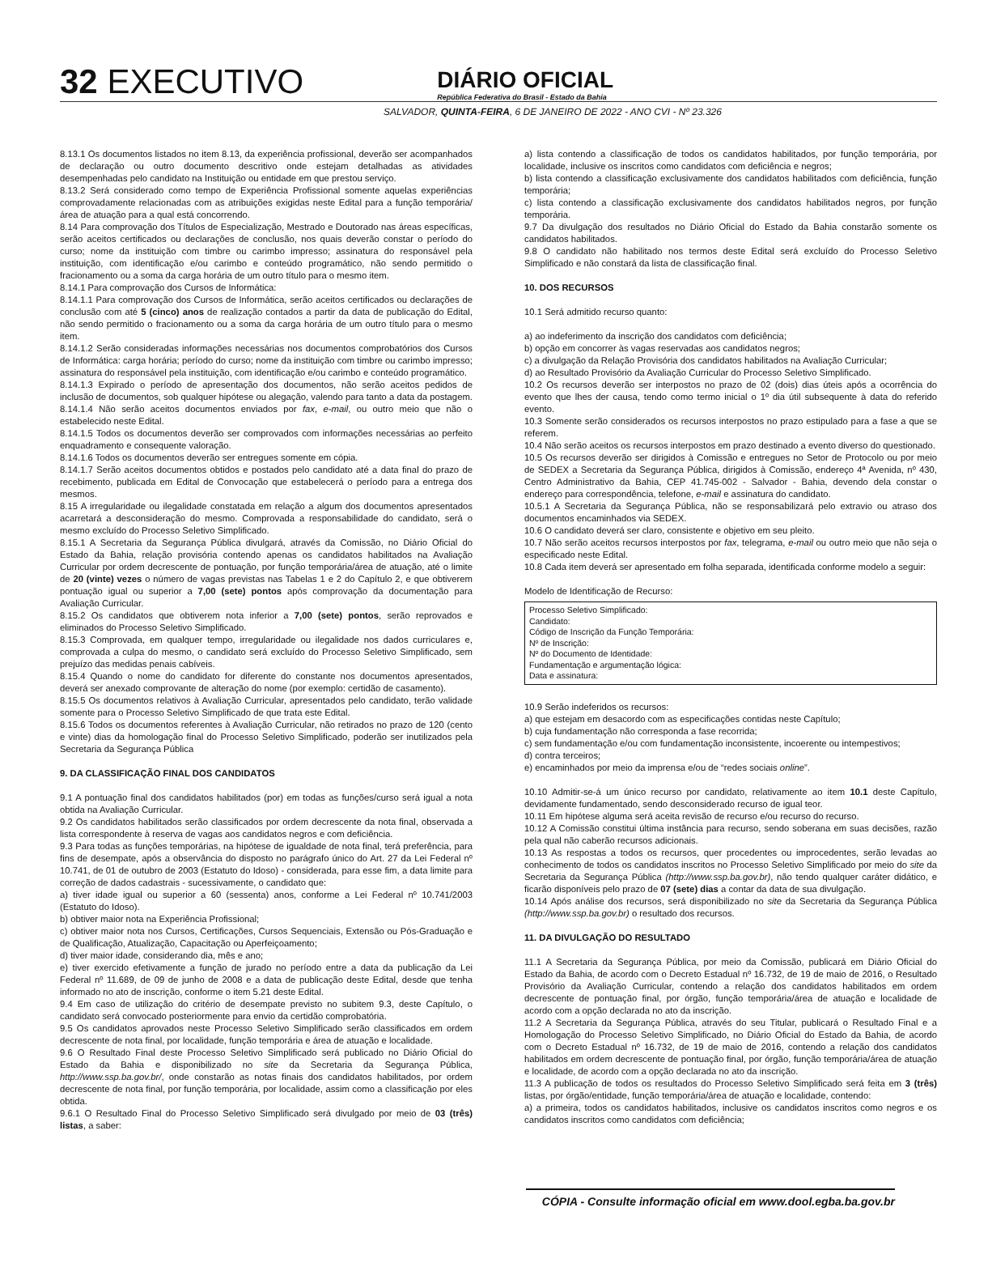32 EXECUTIVO
DIÁRIO OFICIAL
República Federativa do Brasil - Estado da Bahia
SALVADOR, QUINTA-FEIRA, 6 DE JANEIRO DE 2022 - ANO CVI - Nº 23.326
8.13.1 Os documentos listados no item 8.13, da experiência profissional, deverão ser acompanhados de declaração ou outro documento descritivo onde estejam detalhadas as atividades desempenhadas pelo candidato na Instituição ou entidade em que prestou serviço.
8.13.2 Será considerado como tempo de Experiência Profissional somente aquelas experiências comprovadamente relacionadas com as atribuições exigidas neste Edital para a função temporária/área de atuação para a qual está concorrendo.
8.14 Para comprovação dos Títulos de Especialização, Mestrado e Doutorado nas áreas específicas, serão aceitos certificados ou declarações de conclusão, nos quais deverão constar o período do curso; nome da instituição com timbre ou carimbo impresso; assinatura do responsável pela instituição, com identificação e/ou carimbo e conteúdo programático, não sendo permitido o fracionamento ou a soma da carga horária de um outro título para o mesmo item.
8.14.1 Para comprovação dos Cursos de Informática:
8.14.1.1 Para comprovação dos Cursos de Informática, serão aceitos certificados ou declarações de conclusão com até 5 (cinco) anos de realização contados a partir da data de publicação do Edital, não sendo permitido o fracionamento ou a soma da carga horária de um outro título para o mesmo item.
8.14.1.2 Serão consideradas informações necessárias nos documentos comprobatórios dos Cursos de Informática: carga horária; período do curso; nome da instituição com timbre ou carimbo impresso; assinatura do responsável pela instituição, com identificação e/ou carimbo e conteúdo programático.
8.14.1.3 Expirado o período de apresentação dos documentos, não serão aceitos pedidos de inclusão de documentos, sob qualquer hipótese ou alegação, valendo para tanto a data da postagem.
8.14.1.4 Não serão aceitos documentos enviados por fax, e-mail, ou outro meio que não o estabelecido neste Edital.
8.14.1.5 Todos os documentos deverão ser comprovados com informações necessárias ao perfeito enquadramento e consequente valoração.
8.14.1.6 Todos os documentos deverão ser entregues somente em cópia.
8.14.1.7 Serão aceitos documentos obtidos e postados pelo candidato até a data final do prazo de recebimento, publicada em Edital de Convocação que estabelecerá o período para a entrega dos mesmos.
8.15 A irregularidade ou ilegalidade constatada em relação a algum dos documentos apresentados acarretará a desconsideração do mesmo. Comprovada a responsabilidade do candidato, será o mesmo excluído do Processo Seletivo Simplificado.
8.15.1 A Secretaria da Segurança Pública divulgará, através da Comissão, no Diário Oficial do Estado da Bahia, relação provisória contendo apenas os candidatos habilitados na Avaliação Curricular por ordem decrescente de pontuação, por função temporária/área de atuação, até o limite de 20 (vinte) vezes o número de vagas previstas nas Tabelas 1 e 2 do Capítulo 2, e que obtiverem pontuação igual ou superior a 7,00 (sete) pontos após comprovação da documentação para Avaliação Curricular.
8.15.2 Os candidatos que obtiverem nota inferior a 7,00 (sete) pontos, serão reprovados e eliminados do Processo Seletivo Simplificado.
8.15.3 Comprovada, em qualquer tempo, irregularidade ou ilegalidade nos dados curriculares e, comprovada a culpa do mesmo, o candidato será excluído do Processo Seletivo Simplificado, sem prejuízo das medidas penais cabíveis.
8.15.4 Quando o nome do candidato for diferente do constante nos documentos apresentados, deverá ser anexado comprovante de alteração do nome (por exemplo: certidão de casamento).
8.15.5 Os documentos relativos à Avaliação Curricular, apresentados pelo candidato, terão validade somente para o Processo Seletivo Simplificado de que trata este Edital.
8.15.6 Todos os documentos referentes à Avaliação Curricular, não retirados no prazo de 120 (cento e vinte) dias da homologação final do Processo Seletivo Simplificado, poderão ser inutilizados pela Secretaria da Segurança Pública
9. DA CLASSIFICAÇÃO FINAL DOS CANDIDATOS
9.1 A pontuação final dos candidatos habilitados (por) em todas as funções/curso será igual a nota obtida na Avaliação Curricular.
9.2 Os candidatos habilitados serão classificados por ordem decrescente da nota final, observada a lista correspondente à reserva de vagas aos candidatos negros e com deficiência.
9.3 Para todas as funções temporárias, na hipótese de igualdade de nota final, terá preferência, para fins de desempate, após a observância do disposto no parágrafo único do Art. 27 da Lei Federal nº 10.741, de 01 de outubro de 2003 (Estatuto do Idoso) - considerada, para esse fim, a data limite para correção de dados cadastrais - sucessivamente, o candidato que:
a) tiver idade igual ou superior a 60 (sessenta) anos, conforme a Lei Federal nº 10.741/2003 (Estatuto do Idoso).
b) obtiver maior nota na Experiência Profissional;
c) obtiver maior nota nos Cursos, Certificações, Cursos Sequenciais, Extensão ou Pós-Graduação e de Qualificação, Atualização, Capacitação ou Aperfeiçoamento;
d) tiver maior idade, considerando dia, mês e ano;
e) tiver exercido efetivamente a função de jurado no período entre a data da publicação da Lei Federal nº 11.689, de 09 de junho de 2008 e a data de publicação deste Edital, desde que tenha informado no ato de inscrição, conforme o item 5.21 deste Edital.
9.4 Em caso de utilização do critério de desempate previsto no subitem 9.3, deste Capítulo, o candidato será convocado posteriormente para envio da certidão comprobatória.
9.5 Os candidatos aprovados neste Processo Seletivo Simplificado serão classificados em ordem decrescente de nota final, por localidade, função temporária e área de atuação e localidade.
9.6 O Resultado Final deste Processo Seletivo Simplificado será publicado no Diário Oficial do Estado da Bahia e disponibilizado no site da Secretaria da Segurança Pública, http://www.ssp.ba.gov.br/, onde constarão as notas finais dos candidatos habilitados, por ordem decrescente de nota final, por função temporária, por localidade, assim como a classificação por eles obtida.
9.6.1 O Resultado Final do Processo Seletivo Simplificado será divulgado por meio de 03 (três) listas, a saber:
a) lista contendo a classificação de todos os candidatos habilitados, por função temporária, por localidade, inclusive os inscritos como candidatos com deficiência e negros;
b) lista contendo a classificação exclusivamente dos candidatos habilitados com deficiência, função temporária;
c) lista contendo a classificação exclusivamente dos candidatos habilitados negros, por função temporária.
9.7 Da divulgação dos resultados no Diário Oficial do Estado da Bahia constarão somente os candidatos habilitados.
9.8 O candidato não habilitado nos termos deste Edital será excluído do Processo Seletivo Simplificado e não constará da lista de classificação final.
10. DOS RECURSOS
10.1 Será admitido recurso quanto:
a) ao indeferimento da inscrição dos candidatos com deficiência;
b) opção em concorrer às vagas reservadas aos candidatos negros;
c) a divulgação da Relação Provisória dos candidatos habilitados na Avaliação Curricular;
d) ao Resultado Provisório da Avaliação Curricular do Processo Seletivo Simplificado.
10.2 Os recursos deverão ser interpostos no prazo de 02 (dois) dias úteis após a ocorrência do evento que lhes der causa, tendo como termo inicial o 1º dia útil subsequente à data do referido evento.
10.3 Somente serão considerados os recursos interpostos no prazo estipulado para a fase a que se referem.
10.4 Não serão aceitos os recursos interpostos em prazo destinado a evento diverso do questionado.
10.5 Os recursos deverão ser dirigidos à Comissão e entregues no Setor de Protocolo ou por meio de SEDEX a Secretaria da Segurança Pública, dirigidos à Comissão, endereço 4ª Avenida, nº 430, Centro Administrativo da Bahia, CEP 41.745-002 - Salvador - Bahia, devendo dela constar o endereço para correspondência, telefone, e-mail e assinatura do candidato.
10.5.1 A Secretaria da Segurança Pública, não se responsabilizará pelo extravio ou atraso dos documentos encaminhados via SEDEX.
10.6 O candidato deverá ser claro, consistente e objetivo em seu pleito.
10.7 Não serão aceitos recursos interpostos por fax, telegrama, e-mail ou outro meio que não seja o especificado neste Edital.
10.8 Cada item deverá ser apresentado em folha separada, identificada conforme modelo a seguir:
Modelo de Identificação de Recurso:
Processo Seletivo Simplificado:
Candidato:
Código de Inscrição da Função Temporária:
Nº de Inscrição:
Nº do Documento de Identidade:
Fundamentação e argumentação lógica:
Data e assinatura:
10.9 Serão indeferidos os recursos:
a) que estejam em desacordo com as especificações contidas neste Capítulo;
b) cuja fundamentação não corresponda a fase recorrida;
c) sem fundamentação e/ou com fundamentação inconsistente, incoerente ou intempestivos;
d) contra terceiros;
e) encaminhados por meio da imprensa e/ou de “redes sociais online”.
10.10 Admitir-se-á um único recurso por candidato, relativamente ao item 10.1 deste Capítulo, devidamente fundamentado, sendo desconsiderado recurso de igual teor.
10.11 Em hipótese alguma será aceita revisão de recurso e/ou recurso do recurso.
10.12 A Comissão constitui última instância para recurso, sendo soberana em suas decisões, razão pela qual não caberão recursos adicionais.
10.13 As respostas a todos os recursos, quer procedentes ou improcedentes, serão levadas ao conhecimento de todos os candidatos inscritos no Processo Seletivo Simplificado por meio do site da Secretaria da Segurança Pública (http://www.ssp.ba.gov.br), não tendo qualquer caráter didático, e ficarão disponíveis pelo prazo de 07 (sete) dias a contar da data de sua divulgação.
10.14 Após análise dos recursos, será disponibilizado no site da Secretaria da Segurança Pública (http://www.ssp.ba.gov.br) o resultado dos recursos.
11. DA DIVULGAÇÃO DO RESULTADO
11.1 A Secretaria da Segurança Pública, por meio da Comissão, publicará em Diário Oficial do Estado da Bahia, de acordo com o Decreto Estadual nº 16.732, de 19 de maio de 2016, o Resultado Provisório da Avaliação Curricular, contendo a relação dos candidatos habilitados em ordem decrescente de pontuação final, por órgão, função temporária/área de atuação e localidade de acordo com a opção declarada no ato da inscrição.
11.2 A Secretaria da Segurança Pública, através do seu Titular, publicará o Resultado Final e a Homologação do Processo Seletivo Simplificado, no Diário Oficial do Estado da Bahia, de acordo com o Decreto Estadual nº 16.732, de 19 de maio de 2016, contendo a relação dos candidatos habilitados em ordem decrescente de pontuação final, por órgão, função temporária/área de atuação e localidade, de acordo com a opção declarada no ato da inscrição.
11.3 A publicação de todos os resultados do Processo Seletivo Simplificado será feita em 3 (três) listas, por órgão/entidade, função temporária/área de atuação e localidade, contendo:
a) a primeira, todos os candidatos habilitados, inclusive os candidatos inscritos como negros e os candidatos inscritos como candidatos com deficiência;
CÓPIA - Consulte informação oficial em www.dool.egba.ba.gov.br